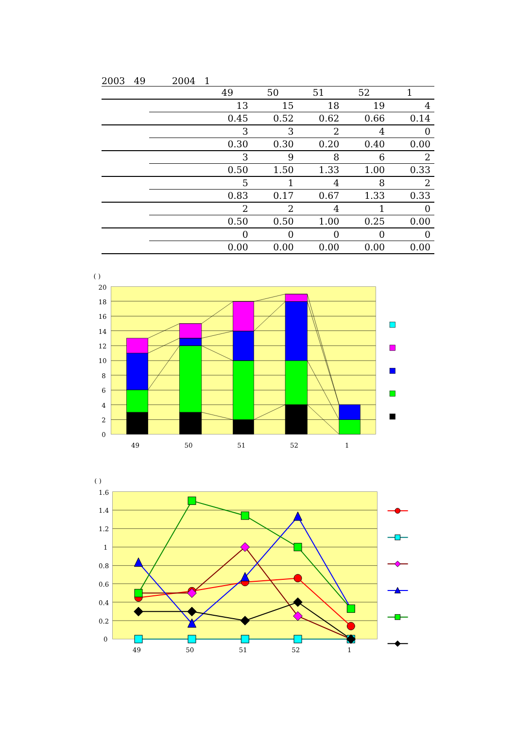2003 49 2004 1
| | | 49 | 50 | 51 | 52 | 1 |
| | | 13 | 15 | 18 | 19 | 4 |
| | | 0.45 | 0.52 | 0.62 | 0.66 | 0.14 |
| | | 3 | 3 | 2 | 4 | 0 |
| | | 0.30 | 0.30 | 0.20 | 0.40 | 0.00 |
| | | 3 | 9 | 8 | 6 | 2 |
| | | 0.50 | 1.50 | 1.33 | 1.00 | 0.33 |
| | | 5 | 1 | 4 | 8 | 2 |
| | | 0.83 | 0.17 | 0.67 | 1.33 | 0.33 |
| | | 2 | 2 | 4 | 1 | 0 |
| | | 0.50 | 0.50 | 1.00 | 0.25 | 0.00 |
| | | 0 | 0 | 0 | 0 | 0 |
| | | 0.00 | 0.00 | 0.00 | 0.00 | 0.00 |
( )
20
18
16
14
12
10
8
6
4
2
0
49
50
51
52
1
( )
1.6
1.4
1.2
1
0.8
0.6
0.4
0.2
0
49
50
51
52
1